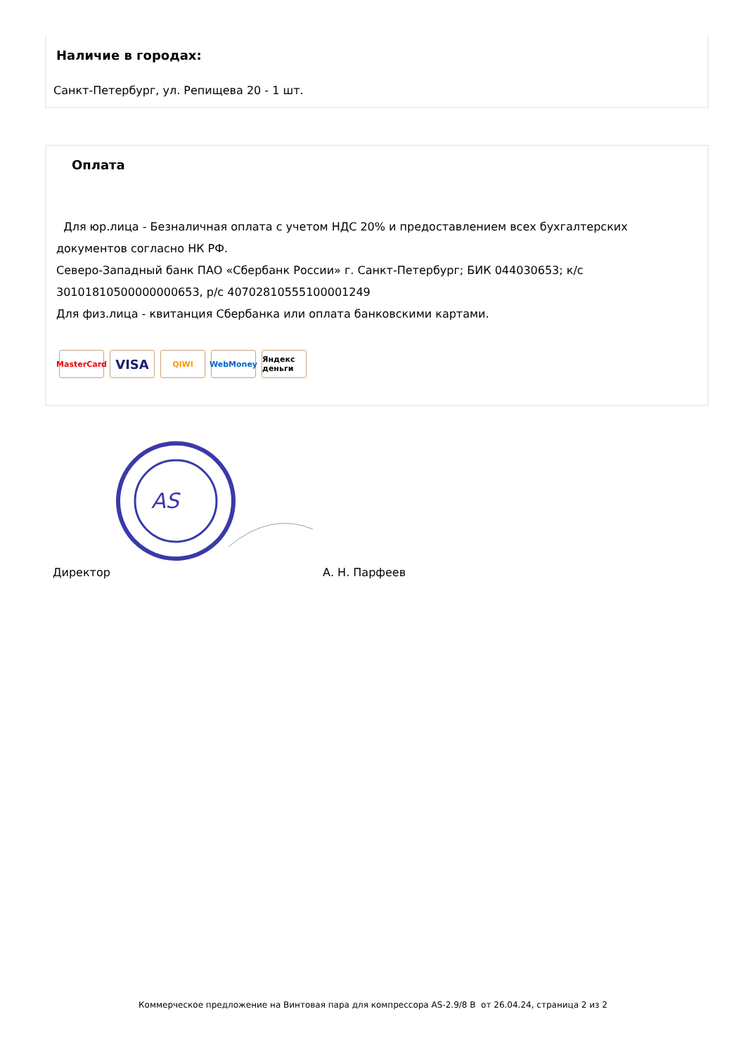Наличие в городах:
Санкт-Петербург, ул. Репищева 20 - 1 шт.
Оплата
Для юр.лица - Безналичная оплата с учетом НДС 20% и предоставлением всех бухгалтерских документов согласно НК РФ.
Северо-Западный банк ПАО «Сбербанк России» г. Санкт-Петербург; БИК 044030653; к/с 30101810500000000653, р/с 40702810555100001249
Для физ.лица - квитанция Сбербанка или оплата банковскими картами.
MasterCard
VISA
QIWI WebMoney Яндекс деньги
AS
Директор А. Н. Парфеев
Коммерческое предложение на Винтовая пара для компрессора AS-2.9/8 В от 26.04.24, страница 2 из 2